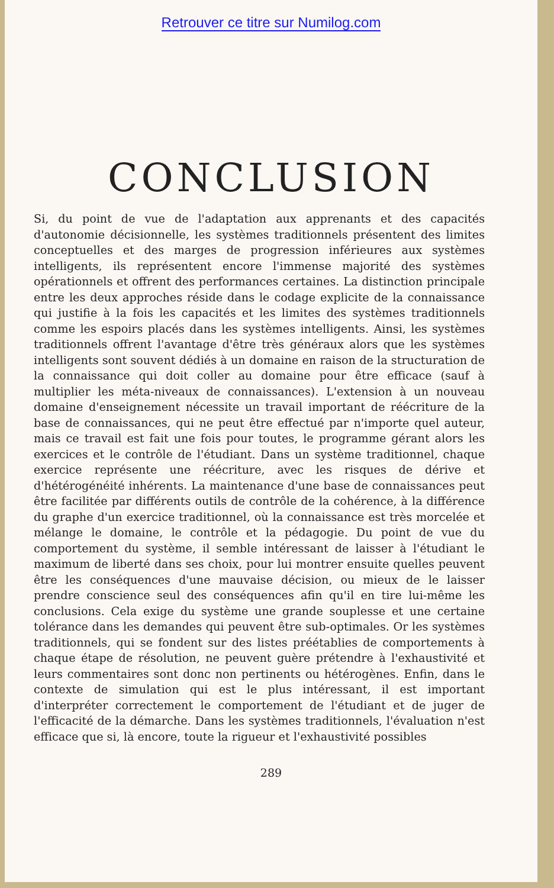Retrouver ce titre sur Numilog.com
CONCLUSION
Si, du point de vue de l'adaptation aux apprenants et des capacités d'autonomie décisionnelle, les systèmes traditionnels présentent des limites conceptuelles et des marges de progression inférieures aux systèmes intelligents, ils représentent encore l'immense majorité des systèmes opérationnels et offrent des performances certaines. La distinction principale entre les deux approches réside dans le codage explicite de la connaissance qui justifie à la fois les capacités et les limites des systèmes traditionnels comme les espoirs placés dans les systèmes intelligents. Ainsi, les systèmes traditionnels offrent l'avantage d'être très généraux alors que les systèmes intelligents sont souvent dédiés à un domaine en raison de la structuration de la connaissance qui doit coller au domaine pour être efficace (sauf à multiplier les méta-niveaux de connaissances). L'extension à un nouveau domaine d'enseignement nécessite un travail important de réécriture de la base de connaissances, qui ne peut être effectué par n'importe quel auteur, mais ce travail est fait une fois pour toutes, le programme gérant alors les exercices et le contrôle de l'étudiant. Dans un système traditionnel, chaque exercice représente une réécriture, avec les risques de dérive et d'hétérogénéité inhérents. La maintenance d'une base de connaissances peut être facilitée par différents outils de contrôle de la cohérence, à la différence du graphe d'un exercice traditionnel, où la connaissance est très morcelée et mélange le domaine, le contrôle et la pédagogie. Du point de vue du comportement du système, il semble intéressant de laisser à l'étudiant le maximum de liberté dans ses choix, pour lui montrer ensuite quelles peuvent être les conséquences d'une mauvaise décision, ou mieux de le laisser prendre conscience seul des conséquences afin qu'il en tire lui-même les conclusions. Cela exige du système une grande souplesse et une certaine tolérance dans les demandes qui peuvent être sub-optimales. Or les systèmes traditionnels, qui se fondent sur des listes préétablies de comportements à chaque étape de résolution, ne peuvent guère prétendre à l'exhaustivité et leurs commentaires sont donc non pertinents ou hétérogènes. Enfin, dans le contexte de simulation qui est le plus intéressant, il est important d'interpréter correctement le comportement de l'étudiant et de juger de l'efficacité de la démarche. Dans les systèmes traditionnels, l'évaluation n'est efficace que si, là encore, toute la rigueur et l'exhaustivité possibles
289